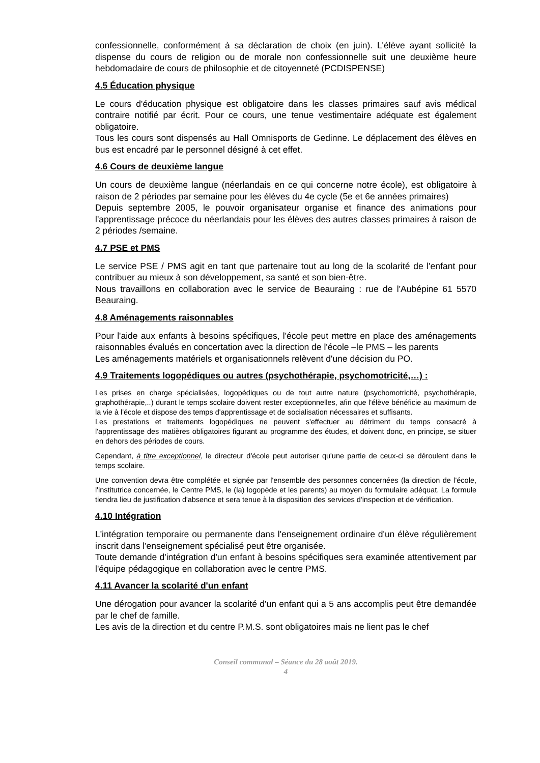confessionnelle, conformément à sa déclaration de choix (en juin). L'élève ayant sollicité la dispense du cours de religion ou de morale non confessionnelle suit une deuxième heure hebdomadaire de cours de philosophie et de citoyenneté (PCDISPENSE)
4.5 Éducation physique
Le cours d'éducation physique est obligatoire dans les classes primaires sauf avis médical contraire notifié par écrit. Pour ce cours, une tenue vestimentaire adéquate est également obligatoire.
Tous les cours sont dispensés au Hall Omnisports de Gedinne. Le déplacement des élèves en bus est encadré par le personnel désigné à cet effet.
4.6 Cours de deuxième langue
Un cours de deuxième langue (néerlandais en ce qui concerne notre école), est obligatoire à raison de 2 périodes par semaine pour les élèves du 4e cycle (5e et 6e années primaires)
Depuis septembre 2005, le pouvoir organisateur organise et finance des animations pour l'apprentissage précoce du néerlandais pour les élèves des autres classes primaires à raison de 2 périodes /semaine.
4.7 PSE et PMS
Le service PSE / PMS agit en tant que partenaire tout au long de la scolarité de l'enfant pour contribuer au mieux à son développement, sa santé et son bien-être.
Nous travaillons en collaboration avec le service de Beauraing : rue de l'Aubépine 61 5570 Beauraing.
4.8 Aménagements raisonnables
Pour l'aide aux enfants à besoins spécifiques, l'école peut mettre en place des aménagements raisonnables évalués en concertation avec la direction de l'école –le PMS – les parents
Les aménagements matériels et organisationnels relèvent d'une décision du PO.
4.9 Traitements logopédiques ou autres (psychothérapie, psychomotricité,…) :
Les prises en charge spécialisées, logopédiques ou de tout autre nature (psychomotricité, psychothérapie, graphothérapie,..) durant le temps scolaire doivent rester exceptionnelles, afin que l'élève bénéficie au maximum de la vie à l'école et dispose des temps d'apprentissage et de socialisation nécessaires et suffisants.
Les prestations et traitements logopédiques ne peuvent s'effectuer au détriment du temps consacré à l'apprentissage des matières obligatoires figurant au programme des études, et doivent donc, en principe, se situer en dehors des périodes de cours.
Cependant, à titre exceptionnel, le directeur d'école peut autoriser qu'une partie de ceux-ci se déroulent dans le temps scolaire.
Une convention devra être complétée et signée par l'ensemble des personnes concernées (la direction de l'école, l'institutrice concernée, le Centre PMS, le (la) logopède et les parents) au moyen du formulaire adéquat. La formule tiendra lieu de justification d'absence et sera tenue à la disposition des services d'inspection et de vérification.
4.10 Intégration
L'intégration temporaire ou permanente dans l'enseignement ordinaire d'un élève régulièrement inscrit dans l'enseignement spécialisé peut être organisée.
Toute demande d'intégration d'un enfant à besoins spécifiques sera examinée attentivement par l'équipe pédagogique en collaboration avec le centre PMS.
4.11 Avancer la scolarité d'un enfant
Une dérogation pour avancer la scolarité d'un enfant qui a 5 ans accomplis peut être demandée par le chef de famille.
Les avis de la direction et du centre P.M.S. sont obligatoires mais ne lient pas le chef
Conseil communal – Séance du 28 août 2019.
4